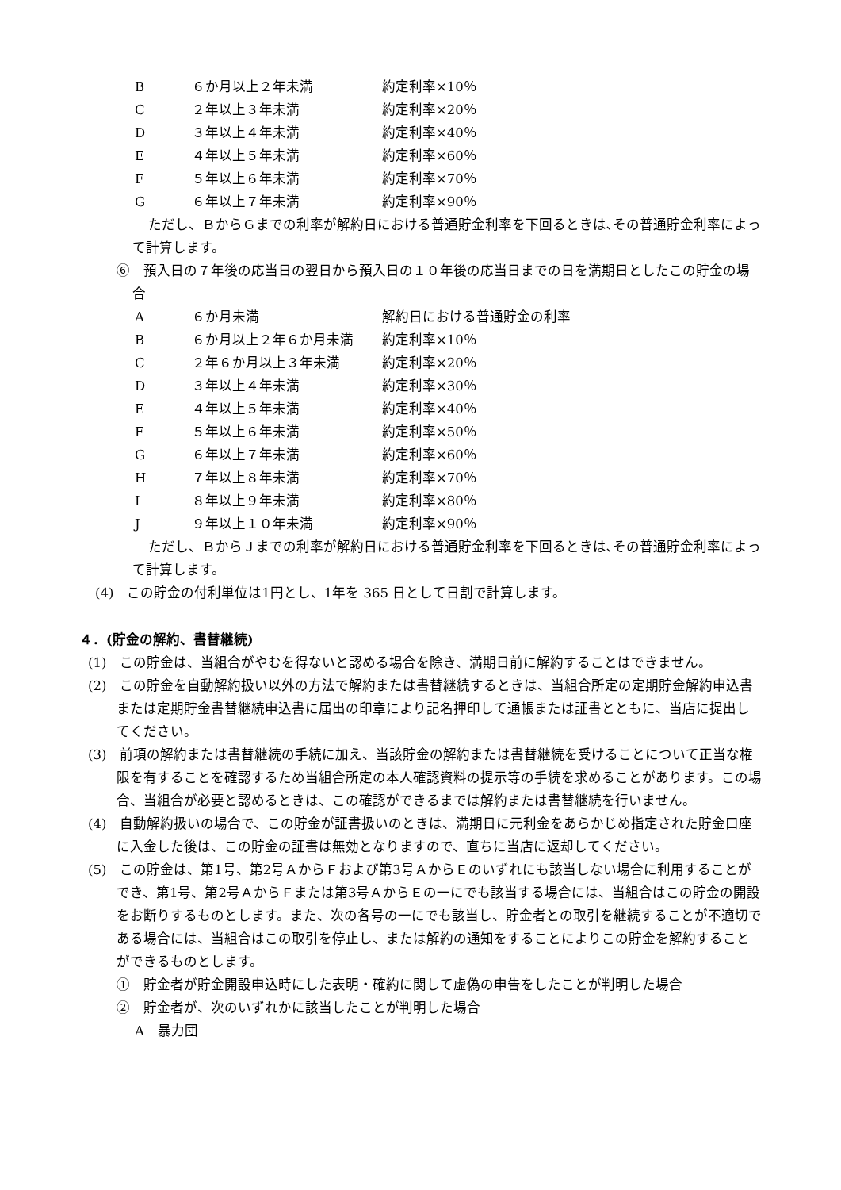B ６か月以上２年未満 約定利率×10％
C ２年以上３年未満 約定利率×20％
D ３年以上４年未満 約定利率×40％
E ４年以上５年未満 約定利率×60％
F ５年以上６年未満 約定利率×70％
G ６年以上７年未満 約定利率×90％
ただし、ＢからＧまでの利率が解約日における普通貯金利率を下回るときは､その普通貯金利率によって計算します。
⑥　預入日の７年後の応当日の翌日から預入日の１０年後の応当日までの日を満期日としたこの貯金の場合
A ６か月未満 解約日における普通貯金の利率
B ６か月以上２年６か月未満 約定利率×10％
C ２年６か月以上３年未満 約定利率×20％
D ３年以上４年未満 約定利率×30％
E ４年以上５年未満 約定利率×40％
F ５年以上６年未満 約定利率×50％
G ６年以上７年未満 約定利率×60％
H ７年以上８年未満 約定利率×70％
I ８年以上９年未満 約定利率×80％
J ９年以上１０年未満 約定利率×90％
ただし、ＢからＪまでの利率が解約日における普通貯金利率を下回るときは､その普通貯金利率によって計算します。
(4)　この貯金の付利単位は1円とし、1年を 365 日として日割で計算します。
４．(貯金の解約、書替継続)
(1)　この貯金は、当組合がやむを得ないと認める場合を除き、満期日前に解約することはできません。
(2)　この貯金を自動解約扱い以外の方法で解約または書替継続するときは、当組合所定の定期貯金解約申込書または定期貯金書替継続申込書に届出の印章により記名押印して通帳または証書とともに、当店に提出してください。
(3)　前項の解約または書替継続の手続に加え、当該貯金の解約または書替継続を受けることについて正当な権限を有することを確認するため当組合所定の本人確認資料の提示等の手続を求めることがあります。この場合、当組合が必要と認めるときは、この確認ができるまでは解約または書替継続を行いません。
(4)　自動解約扱いの場合で、この貯金が証書扱いのときは、満期日に元利金をあらかじめ指定された貯金口座に入金した後は、この貯金の証書は無効となりますので、直ちに当店に返却してください。
(5)　この貯金は、第1号、第2号ＡからＦおよび第3号ＡからＥのいずれにも該当しない場合に利用することができ、第1号、第2号ＡからＦまたは第3号ＡからＥの一にでも該当する場合には、当組合はこの貯金の開設をお断りするものとします。また、次の各号の一にでも該当し、貯金者との取引を継続することが不適切である場合には、当組合はこの取引を停止し、または解約の通知をすることによりこの貯金を解約することができるものとします。
①　貯金者が貯金開設申込時にした表明・確約に関して虚偽の申告をしたことが判明した場合
②　貯金者が、次のいずれかに該当したことが判明した場合
A　暴力団